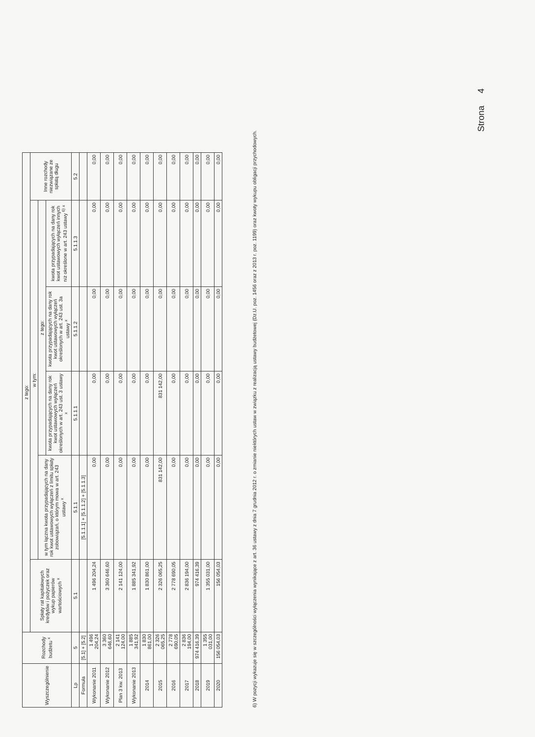| Wyszczególnienie | Rozchody budżetu <sup>x</sup> | z tego: | | | | | |
| --- | --- | --- | --- | --- | --- | --- | --- |
| | | Spłaty rat kapitałowych kredytów i pożyczek oraz wykup papierów wartościowych <sup>x</sup> | w tym: | | | | Inne rozchody niezwiązane ze spłatą długu |
| | | | w tym łączna kwota przypadających na dany rok kwot ustawowych wyłączeń z limitu spłaty zobowiązań, o którym mowa w art. 243 ustawy <sup>x</sup> | z tego: | | | |
| | | | | kwota przypadających na dany rok kwot ustawowych wyłączeń określonych w art. 243 ust. 3 ustawy <sup>x</sup> | kwota przypadających na dany rok kwot ustawowych wyłączeń określonych w art. 243 ust. 3a ustawy <sup>x</sup> | kwota przypadających na dany rok kwot ustawowych wyłączeń innych niż określone w art. 243 ustawy <sup>6) x</sup> | |
| Lp | 5 | 5.1 | 5.1.1 | 5.1.1.1 | 5.1.1.2 | 5.1.1.3 | 5.2 |
| Formuła | [5.1] + [5.2] | | [5.1.1.1] + [5.1.1.2] + [5.1.1.3] | | | | |
| Wykonanie 2011 | 1 496 204,24 | 1 496 204,24 | 0,00 | 0,00 | 0,00 | 0,00 | 0,00 |
| Wykonanie 2012 | 3 360 646,60 | 3 360 646,60 | 0,00 | 0,00 | 0,00 | 0,00 | 0,00 |
| Plan 3 kw. 2013 | 2 141 124,00 | 2 141 124,00 | 0,00 | 0,00 | 0,00 | 0,00 | 0,00 |
| Wykonanie 2013 | 1 885 341,92 | 1 885 341,92 | 0,00 | 0,00 | 0,00 | 0,00 | 0,00 |
| 2014 | 1 830 861,00 | 1 830 861,00 | 0,00 | 0,00 | 0,00 | 0,00 | 0,00 |
| 2015 | 2 326 065,25 | 2 326 065,25 | 831 142,00 | 831 142,00 | 0,00 | 0,00 | 0,00 |
| 2016 | 2 778 690,05 | 2 778 690,05 | 0,00 | 0,00 | 0,00 | 0,00 | 0,00 |
| 2017 | 2 836 194,00 | 2 836 194,00 | 0,00 | 0,00 | 0,00 | 0,00 | 0,00 |
| 2018 | 974 416,39 | 974 416,39 | 0,00 | 0,00 | 0,00 | 0,00 | 0,00 |
| 2019 | 1 355 031,00 | 1 355 031,00 | 0,00 | 0,00 | 0,00 | 0,00 | 0,00 |
| 2020 | 156 054,03 | 156 054,03 | 0,00 | 0,00 | 0,00 | 0,00 | 0,00 |
6) W pozycji wykazuje się w szczególności wyłączenia wynikające z art. 36 ustawy z dnia 7 grudnia 2012 r. o zmianie niektórych ustaw w związku z realizacją ustawy budżetowej (Dz.U. poz. 1456 oraz z 2013 r. poz. 1199) oraz kwoty wykupu obligacji przychodowych.
Strona 4